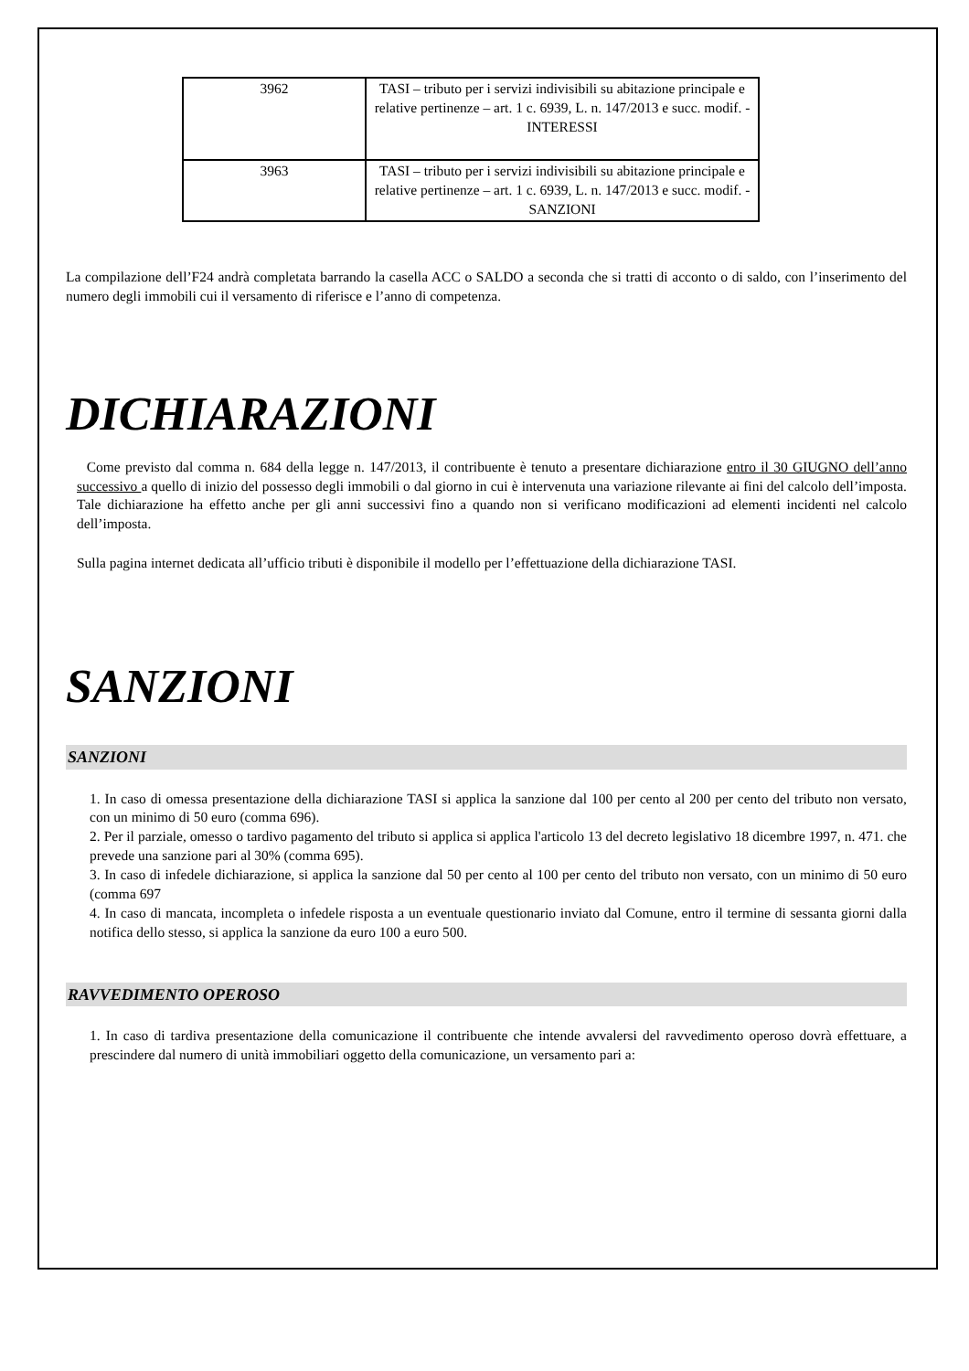| 3962 | TASI – tributo per i servizi indivisibili su abitazione principale e relative pertinenze – art. 1 c. 6939, L. n. 147/2013 e succ. modif. - INTERESSI |
| 3963 | TASI – tributo per i servizi indivisibili su abitazione principale e relative pertinenze – art. 1 c. 6939, L. n. 147/2013 e succ. modif. - SANZIONI |
La compilazione dell’F24 andrà completata barrando la casella ACC o SALDO a seconda che si tratti di acconto o di saldo, con l’inserimento del numero degli immobili cui il versamento di riferisce e l’anno di competenza.
DICHIARAZIONI
Come previsto dal comma n. 684 della legge n. 147/2013, il contribuente è tenuto a presentare dichiarazione entro il 30 GIUGNO dell’anno successivo a quello di inizio del possesso degli immobili o dal giorno in cui è intervenuta una variazione rilevante ai fini del calcolo dell’imposta. Tale dichiarazione ha effetto anche per gli anni successivi fino a quando non si verificano modificazioni ad elementi incidenti nel calcolo dell’imposta.
Sulla pagina internet dedicata all’ufficio tributi è disponibile il modello per l’effettuazione della dichiarazione TASI.
SANZIONI
SANZIONI
1. In caso di omessa presentazione della dichiarazione TASI si applica la sanzione dal 100 per cento al 200 per cento del tributo non versato, con un minimo di 50 euro (comma 696).
2. Per il parziale, omesso o tardivo pagamento del tributo si applica si applica l'articolo 13 del decreto legislativo 18 dicembre 1997, n. 471. che prevede una sanzione pari al 30% (comma 695).
3. In caso di infedele dichiarazione, si applica la sanzione dal 50 per cento al 100 per cento del tributo non versato, con un minimo di 50 euro (comma 697
4. In caso di mancata, incompleta o infedele risposta a un eventuale questionario inviato dal Comune, entro il termine di sessanta giorni dalla notifica dello stesso, si applica la sanzione da euro 100 a euro 500.
RAVVEDIMENTO OPEROSO
1. In caso di tardiva presentazione della comunicazione il contribuente che intende avvalersi del ravvedimento operoso dovrà effettuare, a prescindere dal numero di unità immobiliari oggetto della comunicazione, un versamento pari a: